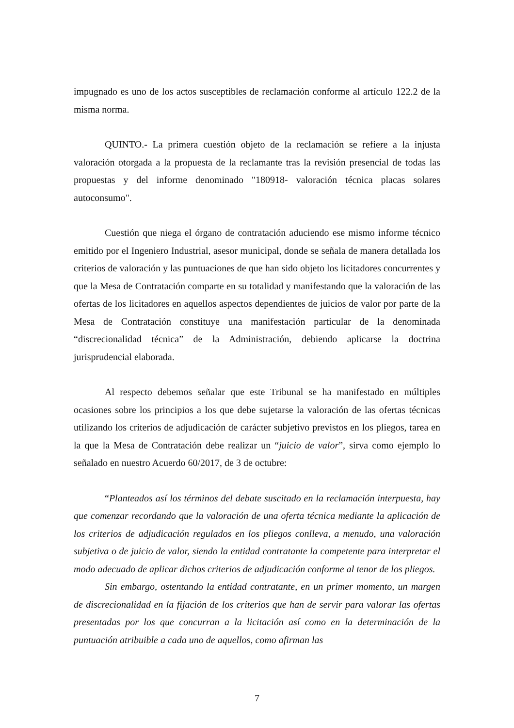impugnado es uno de los actos susceptibles de reclamación conforme al artículo 122.2 de la misma norma.
QUINTO.- La primera cuestión objeto de la reclamación se refiere a la injusta valoración otorgada a la propuesta de la reclamante tras la revisión presencial de todas las propuestas y del informe denominado "180918- valoración técnica placas solares autoconsumo".
Cuestión que niega el órgano de contratación aduciendo ese mismo informe técnico emitido por el Ingeniero Industrial, asesor municipal, donde se señala de manera detallada los criterios de valoración y las puntuaciones de que han sido objeto los licitadores concurrentes y que la Mesa de Contratación comparte en su totalidad y manifestando que la valoración de las ofertas de los licitadores en aquellos aspectos dependientes de juicios de valor por parte de la Mesa de Contratación constituye una manifestación particular de la denominada “discrecionalidad técnica” de la Administración, debiendo aplicarse la doctrina jurisprudencial elaborada.
Al respecto debemos señalar que este Tribunal se ha manifestado en múltiples ocasiones sobre los principios a los que debe sujetarse la valoración de las ofertas técnicas utilizando los criterios de adjudicación de carácter subjetivo previstos en los pliegos, tarea en la que la Mesa de Contratación debe realizar un “juicio de valor”, sirva como ejemplo lo señalado en nuestro Acuerdo 60/2017, de 3 de octubre:
“Planteados así los términos del debate suscitado en la reclamación interpuesta, hay que comenzar recordando que la valoración de una oferta técnica mediante la aplicación de los criterios de adjudicación regulados en los pliegos conlleva, a menudo, una valoración subjetiva o de juicio de valor, siendo la entidad contratante la competente para interpretar el modo adecuado de aplicar dichos criterios de adjudicación conforme al tenor de los pliegos.
Sin embargo, ostentando la entidad contratante, en un primer momento, un margen de discrecionalidad en la fijación de los criterios que han de servir para valorar las ofertas presentadas por los que concurran a la licitación así como en la determinación de la puntuación atribuible a cada uno de aquellos, como afirman las
7